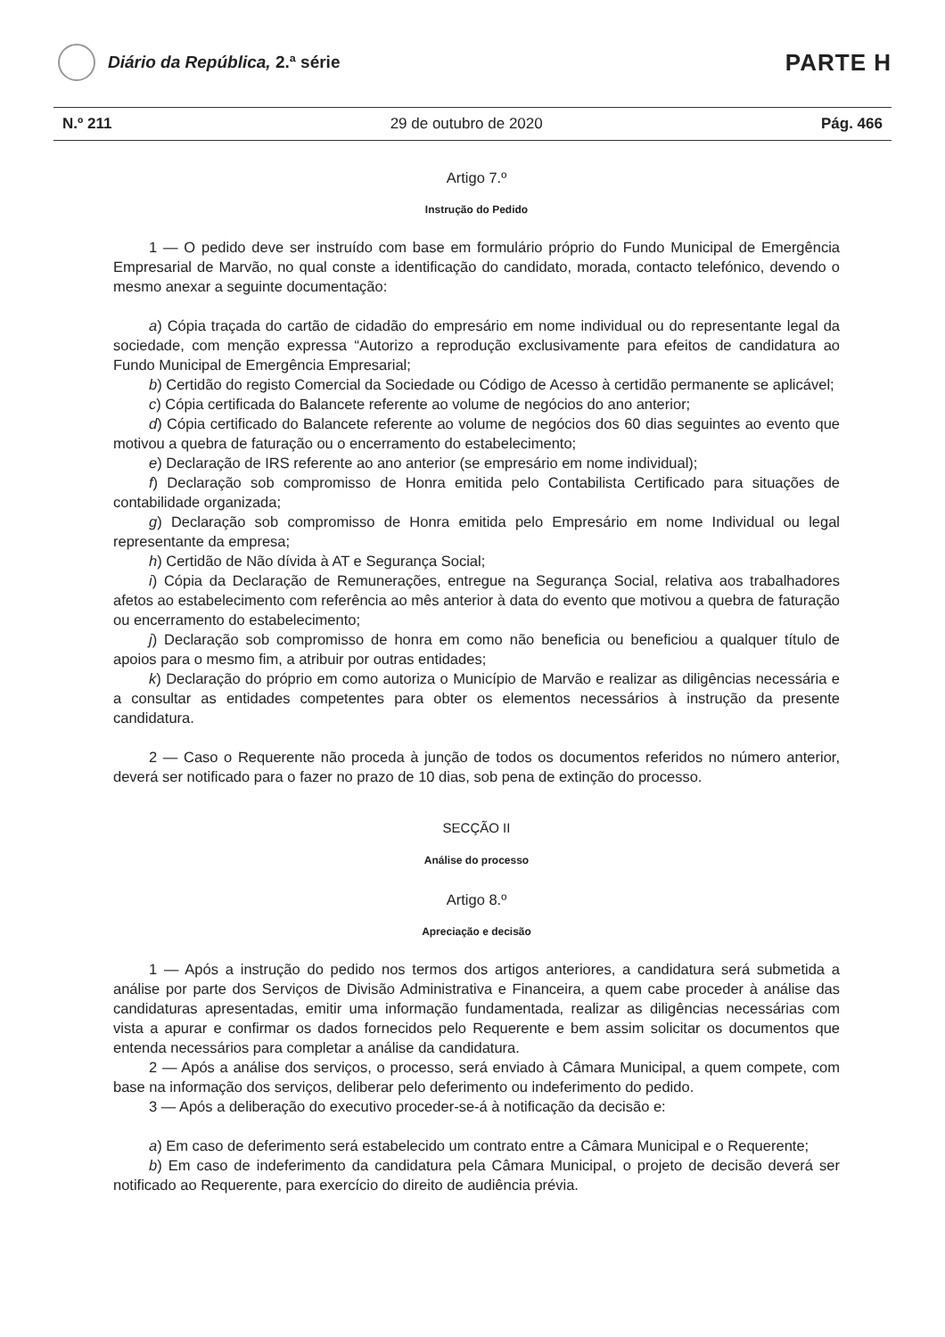Diário da República, 2.ª série
PARTE H
N.º 211 29 de outubro de 2020 Pág. 466
Artigo 7.º
Instrução do Pedido
1 — O pedido deve ser instruído com base em formulário próprio do Fundo Municipal de Emergência Empresarial de Marvão, no qual conste a identificação do candidato, morada, contacto telefónico, devendo o mesmo anexar a seguinte documentação:
a) Cópia traçada do cartão de cidadão do empresário em nome individual ou do representante legal da sociedade, com menção expressa “Autorizo a reprodução exclusivamente para efeitos de candidatura ao Fundo Municipal de Emergência Empresarial;
b) Certidão do registo Comercial da Sociedade ou Código de Acesso à certidão permanente se aplicável;
c) Cópia certificada do Balancete referente ao volume de negócios do ano anterior;
d) Cópia certificado do Balancete referente ao volume de negócios dos 60 dias seguintes ao evento que motivou a quebra de faturação ou o encerramento do estabelecimento;
e) Declaração de IRS referente ao ano anterior (se empresário em nome individual);
f) Declaração sob compromisso de Honra emitida pelo Contabilista Certificado para situações de contabilidade organizada;
g) Declaração sob compromisso de Honra emitida pelo Empresário em nome Individual ou legal representante da empresa;
h) Certidão de Não dívida à AT e Segurança Social;
i) Cópia da Declaração de Remunerações, entregue na Segurança Social, relativa aos trabalhadores afetos ao estabelecimento com referência ao mês anterior à data do evento que motivou a quebra de faturação ou encerramento do estabelecimento;
j) Declaração sob compromisso de honra em como não beneficia ou beneficiou a qualquer título de apoios para o mesmo fim, a atribuir por outras entidades;
k) Declaração do próprio em como autoriza o Município de Marvão e realizar as diligências necessária e a consultar as entidades competentes para obter os elementos necessários à instrução da presente candidatura.
2 — Caso o Requerente não proceda à junção de todos os documentos referidos no número anterior, deverá ser notificado para o fazer no prazo de 10 dias, sob pena de extinção do processo.
SECÇÃO II
Análise do processo
Artigo 8.º
Apreciação e decisão
1 — Após a instrução do pedido nos termos dos artigos anteriores, a candidatura será submetida a análise por parte dos Serviços de Divisão Administrativa e Financeira, a quem cabe proceder à análise das candidaturas apresentadas, emitir uma informação fundamentada, realizar as diligências necessárias com vista a apurar e confirmar os dados fornecidos pelo Requerente e bem assim solicitar os documentos que entenda necessários para completar a análise da candidatura.
2 — Após a análise dos serviços, o processo, será enviado à Câmara Municipal, a quem compete, com base na informação dos serviços, deliberar pelo deferimento ou indeferimento do pedido.
3 — Após a deliberação do executivo proceder-se-á à notificação da decisão e:
a) Em caso de deferimento será estabelecido um contrato entre a Câmara Municipal e o Requerente;
b) Em caso de indeferimento da candidatura pela Câmara Municipal, o projeto de decisão deverá ser notificado ao Requerente, para exercício do direito de audiência prévia.